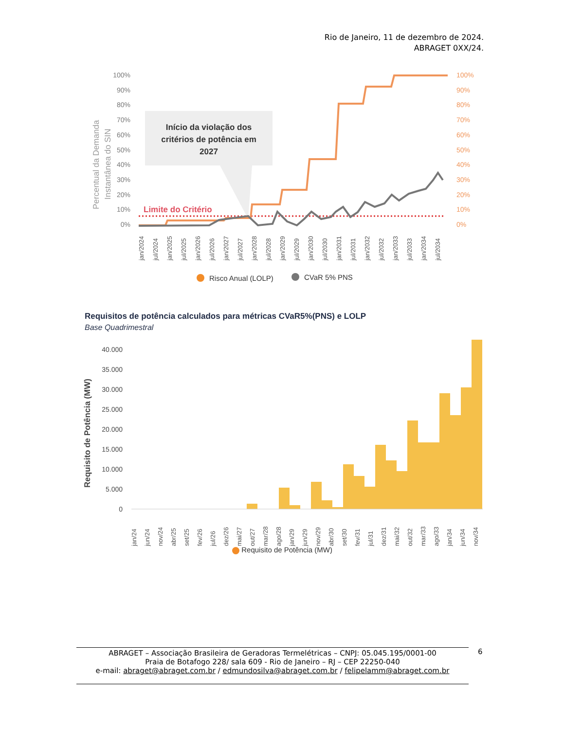Rio de Janeiro, 11 de dezembro de 2024.
ABRAGET 0XX/24.
100%
90%
80%
70%
60%
50%
40%
30%
20%
10%
0%
100%
90%
80%
70%
60%
50%
40%
30%
20%
10%
0%
Percentual da Demanda
Instantânea do SIN
Início da violação dos
critérios de potência em
2027
Limite do Critério
jan/2024
jul/2024
jan/2025
jul/2025
jan/2026
jul/2026
jan/2027
jul/2027
jan/2028
jul/2028
jan/2029
jul/2029
jan/2030
jul/2030
jan/2031
jul/2031
jan/2032
jul/2032
jan/2033
jul/2033
jan/2034
jul/2034
Risco Anual (LOLP)
CVaR 5% PNS
Requisitos de potência calculados para métricas CVaR5%(PNS) e LOLP
Base Quadrimestral
40.000
35.000
30.000
25.000
20.000
15.000
10.000
5.000
0
Requisito de Potência (MW)
jan/24
jun/24
nov/24
abr/25
set/25
fev/26
jul/26
dez/26
mai/27
out/27
mar/28
ago/28
jan/29
jun/29
nov/29
abr/30
set/30
fev/31
jul/31
dez/31
mai/32
out/32
mar/33
ago/33
jan/34
jun/34
nov/34
Requisito de Potência (MW)
ABRAGET – Associação Brasileira de Geradoras Termelétricas – CNPJ: 05.045.195/0001-00
Praia de Botafogo 228/ sala 609 - Rio de Janeiro – RJ – CEP 22250-040
e-mail: abraget@abraget.com.br / edmundosilva@abraget.com.br / felipelamm@abraget.com.br
6